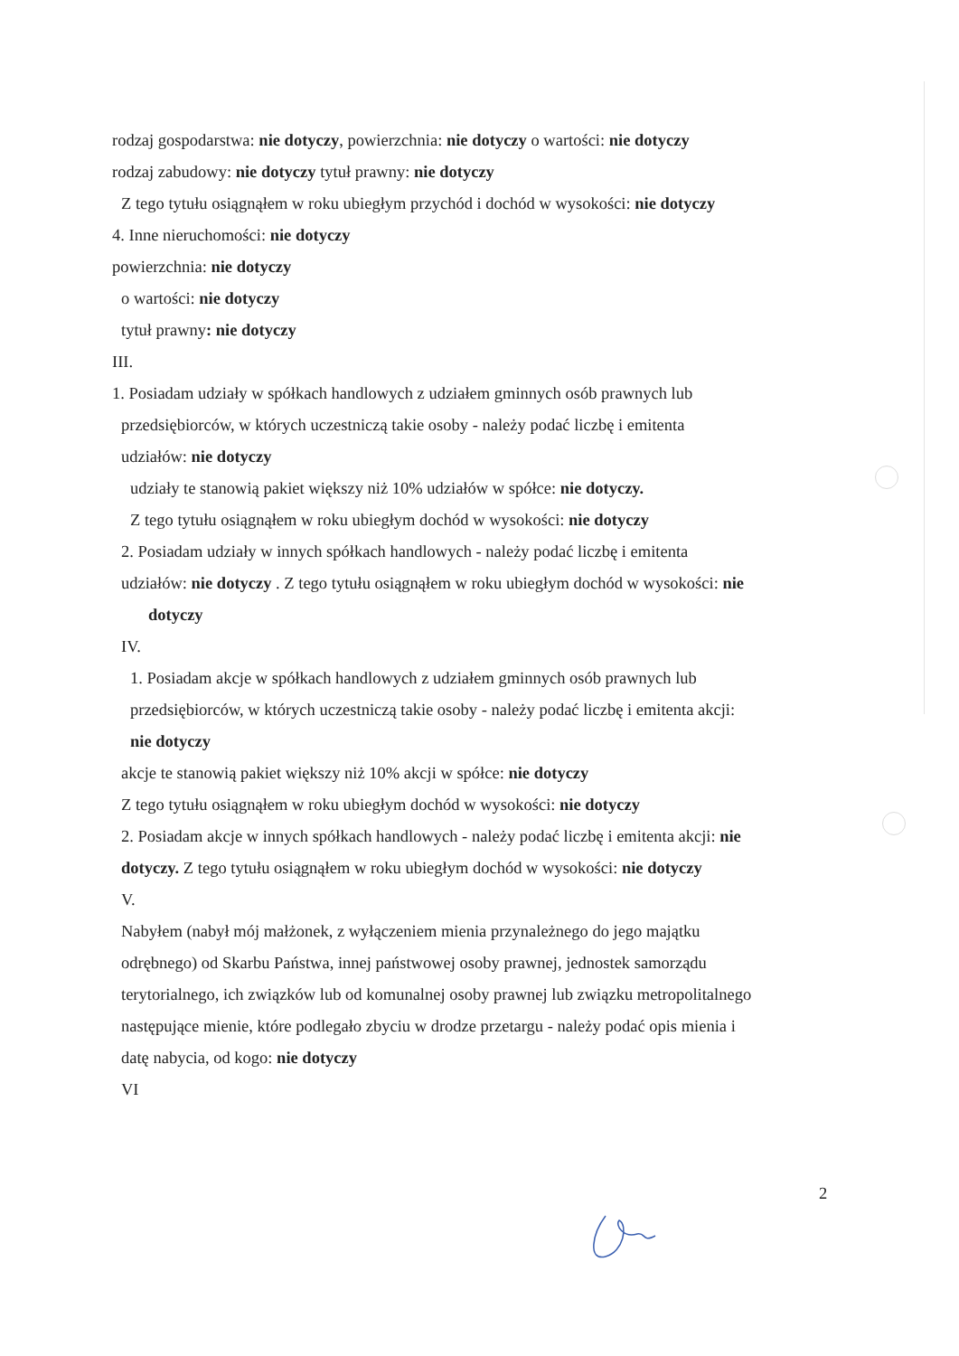rodzaj gospodarstwa: nie dotyczy, powierzchnia: nie dotyczy o wartości: nie dotyczy
rodzaj zabudowy: nie dotyczy tytuł prawny: nie dotyczy
Z tego tytułu osiągnąłem w roku ubiegłym przychód i dochód w wysokości: nie dotyczy
4. Inne nieruchomości: nie dotyczy
powierzchnia: nie dotyczy
o wartości: nie dotyczy
tytuł prawny: nie dotyczy
III.
1. Posiadam udziały w spółkach handlowych z udziałem gminnych osób prawnych lub
przedsiębiorców, w których uczestniczą takie osoby - należy podać liczbę i emitenta
udziałów: nie dotyczy
udziały te stanowią pakiet większy niż 10% udziałów w spółce: nie dotyczy.
Z tego tytułu osiągnąłem w roku ubiegłym dochód w wysokości: nie dotyczy
2. Posiadam udziały w innych spółkach handlowych - należy podać liczbę i emitenta
udziałów: nie dotyczy . Z tego tytułu osiągnąłem w roku ubiegłym dochód w wysokości: nie
dotyczy
IV.
1. Posiadam akcje w spółkach handlowych z udziałem gminnych osób prawnych lub
przedsiębiorców, w których uczestniczą takie osoby - należy podać liczbę i emitenta akcji:
nie dotyczy
akcje te stanowią pakiet większy niż 10% akcji w spółce: nie dotyczy
Z tego tytułu osiągnąłem w roku ubiegłym dochód w wysokości: nie dotyczy
2. Posiadam akcje w innych spółkach handlowych - należy podać liczbę i emitenta akcji: nie
dotyczy. Z tego tytułu osiągnąłem w roku ubiegłym dochód w wysokości: nie dotyczy
V.
Nabyłem (nabył mój małżonek, z wyłączeniem mienia przynależnego do jego majątku
odrębnego) od Skarbu Państwa, innej państwowej osoby prawnej, jednostek samorządu
terytorialnego, ich związków lub od komunalnej osoby prawnej lub związku metropolitalnego
następujące mienie, które podlegało zbyciu w drodze przetargu - należy podać opis mienia i
datę nabycia, od kogo: nie dotyczy
VI
2